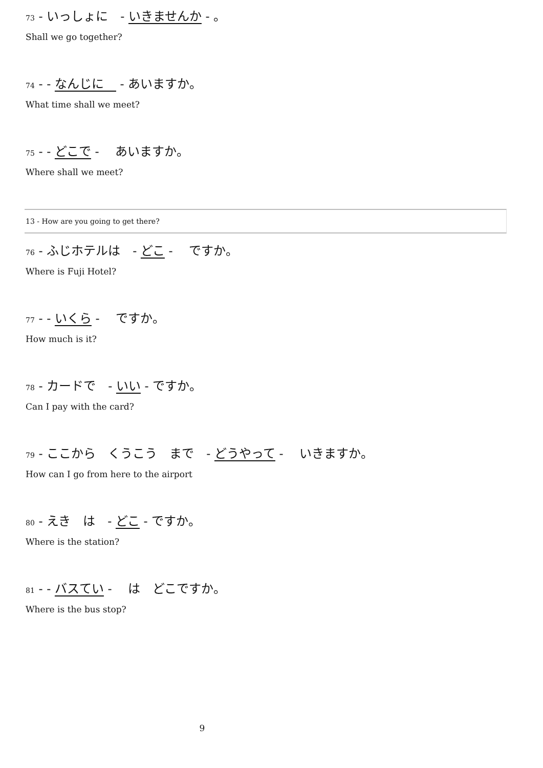73 - いっしょに　- いきませんか - 。
Shall we go together?
74 - - なんじに　 - あいますか。
What time shall we meet?
75 - - どこで - 　あいますか。
Where shall we meet?
13 - How are you going to get there?
76 - ふじホテルは　- どこ - 　ですか。
Where is Fuji Hotel?
77 - - いくら - 　ですか。
How much is it?
78 - カードで　- いい - ですか。
Can I pay with the card?
79 - ここから　くうこう　まで　- どうやって - 　いきますか。
How can I go from here to the airport
80 - えき　は　- どこ - ですか。
Where is the station?
81 - - バスてい - 　は　どこですか。
Where is the bus stop?
9